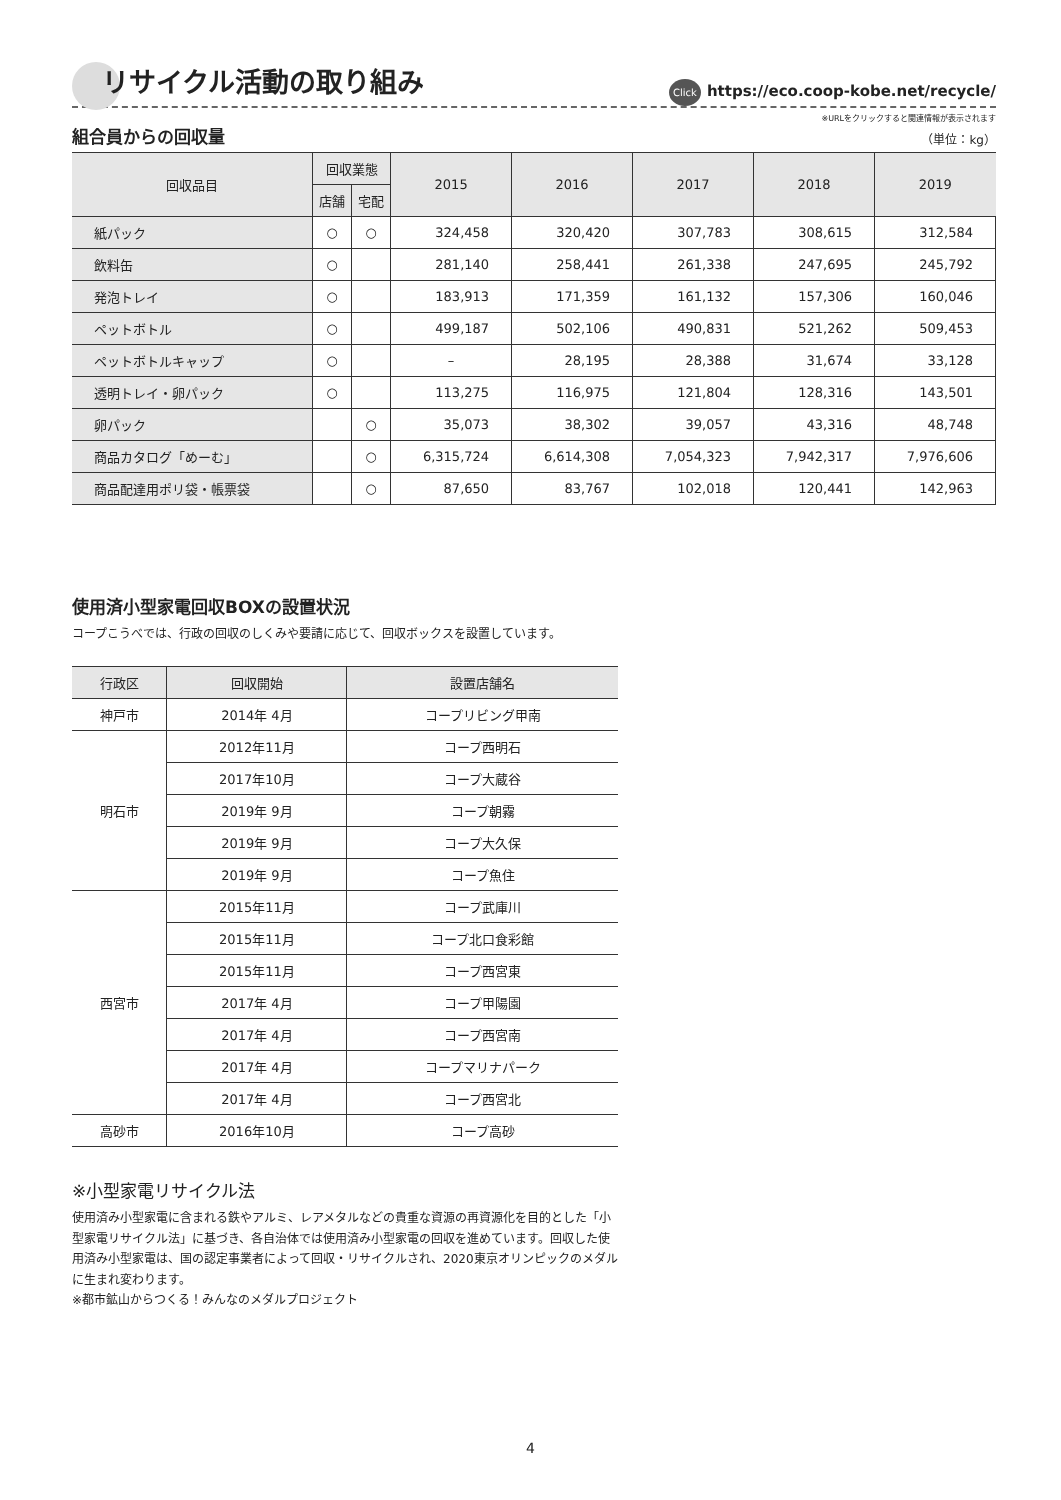リサイクル活動の取り組み
Click https://eco.coop-kobe.net/recycle/
※URLをクリックすると関連情報が表示されます
組合員からの回収量
（単位：kg）
| 回収品目 | 回収業態 | | 2015 | 2016 | 2017 | 2018 | 2019 |
| --- | --- | --- | --- | --- | --- | --- | --- |
| | 店舗 | 宅配 | | | | | |
| 紙パック | ○ | ○ | 324,458 | 320,420 | 307,783 | 308,615 | 312,584 |
| 飲料缶 | ○ | | 281,140 | 258,441 | 261,338 | 247,695 | 245,792 |
| 発泡トレイ | ○ | | 183,913 | 171,359 | 161,132 | 157,306 | 160,046 |
| ペットボトル | ○ | | 499,187 | 502,106 | 490,831 | 521,262 | 509,453 |
| ペットボトルキャップ | ○ | | – | 28,195 | 28,388 | 31,674 | 33,128 |
| 透明トレイ・卵パック | ○ | | 113,275 | 116,975 | 121,804 | 128,316 | 143,501 |
| 卵パック | | ○ | 35,073 | 38,302 | 39,057 | 43,316 | 48,748 |
| 商品カタログ「めーむ」 | | ○ | 6,315,724 | 6,614,308 | 7,054,323 | 7,942,317 | 7,976,606 |
| 商品配達用ポリ袋・帳票袋 | | ○ | 87,650 | 83,767 | 102,018 | 120,441 | 142,963 |
使用済小型家電回収BOXの設置状況
コープこうべでは、行政の回収のしくみや要請に応じて、回収ボックスを設置しています。
| 行政区 | 回収開始 | 設置店舗名 |
| --- | --- | --- |
| 神戸市 | 2014年 4月 | コープリビング甲南 |
| 明石市 | 2012年11月 | コープ西明石 |
| | 2017年10月 | コープ大蔵谷 |
| | 2019年 9月 | コープ朝霧 |
| | 2019年 9月 | コープ大久保 |
| | 2019年 9月 | コープ魚住 |
| 西宮市 | 2015年11月 | コープ武庫川 |
| | 2015年11月 | コープ北口食彩館 |
| | 2015年11月 | コープ西宮東 |
| | 2017年 4月 | コープ甲陽園 |
| | 2017年 4月 | コープ西宮南 |
| | 2017年 4月 | コープマリナパーク |
| | 2017年 4月 | コープ西宮北 |
| 高砂市 | 2016年10月 | コープ高砂 |
※小型家電リサイクル法
使用済み小型家電に含まれる鉄やアルミ、レアメタルなどの貴重な資源の再資源化を目的とした「小型家電リサイクル法」に基づき、各自治体では使用済み小型家電の回収を進めています。回収した使用済み小型家電は、国の認定事業者によって回収・リサイクルされ、2020東京オリンピックのメダルに生まれ変わります。
※都市鉱山からつくる！みんなのメダルプロジェクト
4